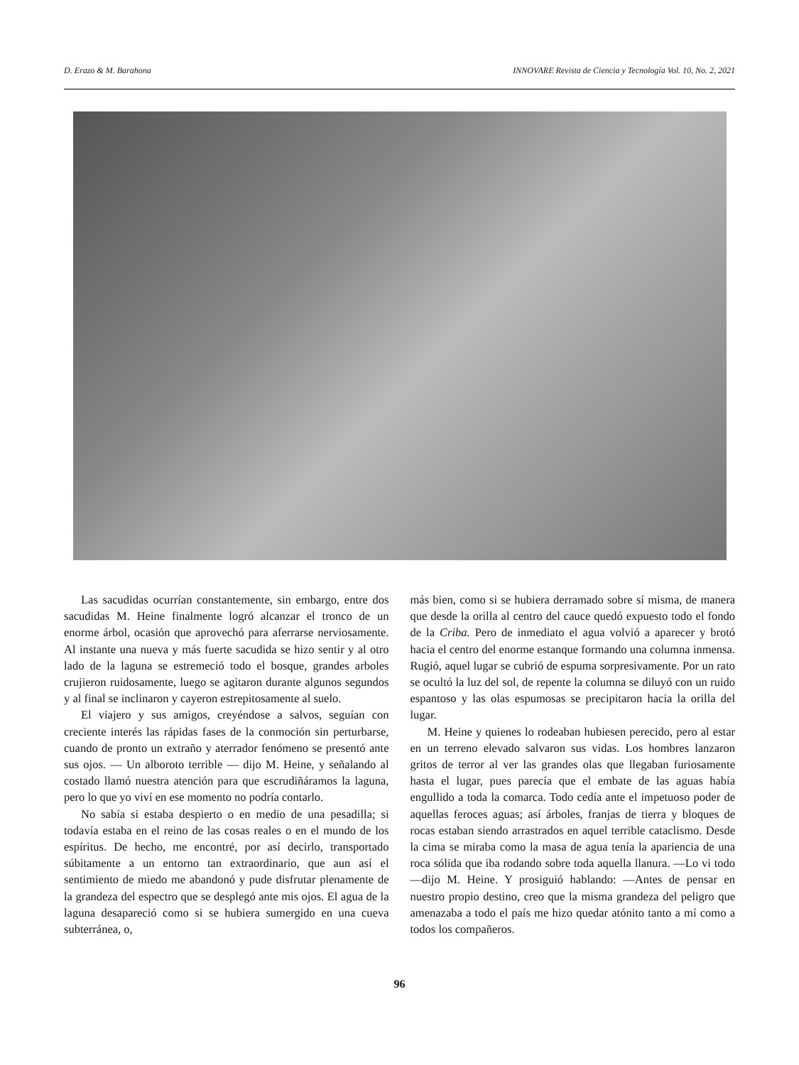D. Erazo & M. Barahona INNOVARE Revista de Ciencia y Tecnología Vol. 10, No. 2, 2021
Las sacudidas ocurrían constantemente, sin embargo, entre dos sacudidas M. Heine finalmente logró alcanzar el tronco de un enorme árbol, ocasión que aprovechó para aferrarse nerviosamente. Al instante una nueva y más fuerte sacudida se hizo sentir y al otro lado de la laguna se estremeció todo el bosque, grandes arboles crujieron ruidosamente, luego se agitaron durante algunos segundos y al final se inclinaron y cayeron estrepitosamente al suelo.
El viajero y sus amigos, creyéndose a salvos, seguían con creciente interés las rápidas fases de la conmoción sin perturbarse, cuando de pronto un extraño y aterrador fenómeno se presentó ante sus ojos. — Un alboroto terrible — dijo M. Heine, y señalando al costado llamó nuestra atención para que escrudiñáramos la laguna, pero lo que yo viví en ese momento no podría contarlo.
No sabía si estaba despierto o en medio de una pesadilla; si todavía estaba en el reino de las cosas reales o en el mundo de los espíritus. De hecho, me encontré, por así decirlo, transportado súbitamente a un entorno tan extraordinario, que aun así el sentimiento de miedo me abandonó y pude disfrutar plenamente de la grandeza del espectro que se desplegó ante mis ojos. El agua de la laguna desapareció como si se hubiera sumergido en una cueva subterránea, o,
más bien, como si se hubiera derramado sobre sí misma, de manera que desde la orilla al centro del cauce quedó expuesto todo el fondo de la Criba. Pero de inmediato el agua volvió a aparecer y brotó hacia el centro del enorme estanque formando una columna inmensa. Rugió, aquel lugar se cubrió de espuma sorpresivamente. Por un rato se ocultó la luz del sol, de repente la columna se diluyó con un ruido espantoso y las olas espumosas se precipitaron hacia la orilla del lugar.
M. Heine y quienes lo rodeaban hubiesen perecido, pero al estar en un terreno elevado salvaron sus vidas. Los hombres lanzaron gritos de terror al ver las grandes olas que llegaban furiosamente hasta el lugar, pues parecía que el embate de las aguas había engullido a toda la comarca. Todo cedía ante el impetuoso poder de aquellas feroces aguas; así árboles, franjas de tierra y bloques de rocas estaban siendo arrastrados en aquel terrible cataclismo. Desde la cima se miraba como la masa de agua tenía la apariencia de una roca sólida que iba rodando sobre toda aquella llanura. —Lo vi todo —dijo M. Heine. Y prosiguió hablando: —Antes de pensar en nuestro propio destino, creo que la misma grandeza del peligro que amenazaba a todo el país me hizo quedar atónito tanto a mí como a todos los compañeros.
96